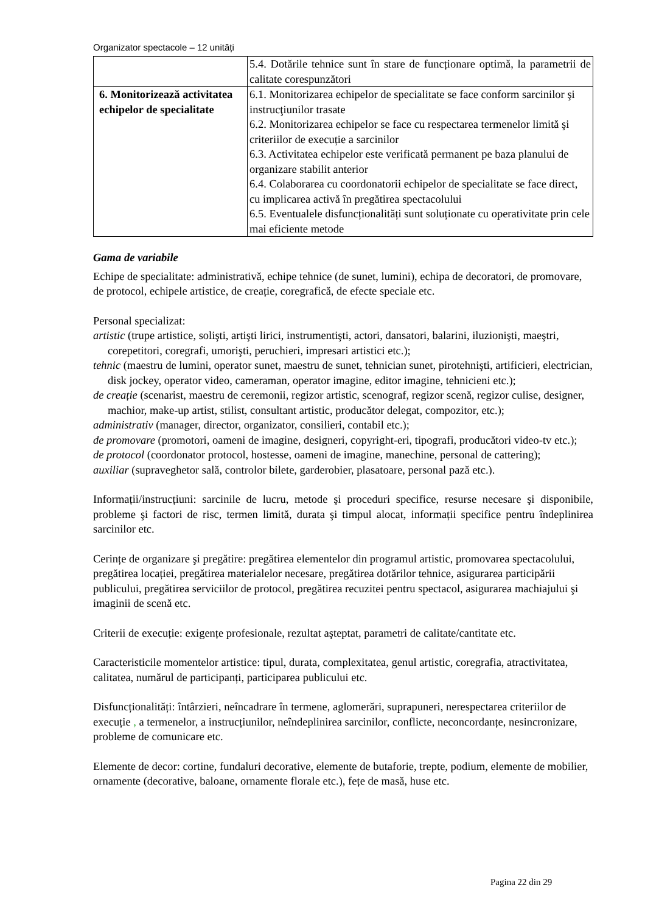Organizator spectacole – 12 unități
| | 5.4. Dotările tehnice sunt în stare de funcționare optimă, la parametrii de calitate corespunzători |
| 6. Monitorizează activitatea echipelor de specialitate | 6.1. Monitorizarea echipelor de specialitate se face conform sarcinilor şi instrucţiunilor trasate 6.2. Monitorizarea echipelor se face cu respectarea termenelor limită şi criteriilor de execuție a sarcinilor 6.3. Activitatea echipelor este verificată permanent pe baza planului de organizare stabilit anterior 6.4. Colaborarea cu coordonatorii echipelor de specialitate se face direct, cu implicarea activă în pregătirea spectacolului 6.5. Eventualele disfuncționalități sunt soluționate cu operativitate prin cele mai eficiente metode |
Gama de variabile
Echipe de specialitate: administrativă, echipe tehnice (de sunet, lumini), echipa de decoratori, de promovare, de protocol, echipele artistice, de creație, coregrafică, de efecte speciale etc.
Personal specializat:
artistic (trupe artistice, solişti, artişti lirici, instrumentişti, actori, dansatori, balarini, iluzionişti, maeştri, corepetitori, coregrafi, umorişti, peruchieri, impresari artistici etc.);
tehnic (maestru de lumini, operator sunet, maestru de sunet, tehnician sunet, pirotehnişti, artificieri, electrician, disk jockey, operator video, cameraman, operator imagine, editor imagine, tehnicieni etc.);
de creație (scenarist, maestru de ceremonii, regizor artistic, scenograf, regizor scenă, regizor culise, designer, machior, make-up artist, stilist, consultant artistic, producător delegat, compozitor, etc.);
administrativ (manager, director, organizator, consilieri, contabil etc.);
de promovare (promotori, oameni de imagine, designeri, copyright-eri, tipografi, producători video-tv etc.);
de protocol (coordonator protocol, hostesse, oameni de imagine, manechine, personal de cattering);
auxiliar (supraveghetor sală, controlor bilete, garderobier, plasatoare, personal pază etc.).
Informații/instrucțiuni: sarcinile de lucru, metode şi proceduri specifice, resurse necesare şi disponibile, probleme şi factori de risc, termen limită, durata şi timpul alocat, informații specifice pentru îndeplinirea sarcinilor etc.
Cerințe de organizare şi pregătire: pregătirea elementelor din programul artistic, promovarea spectacolului, pregătirea locației, pregătirea materialelor necesare, pregătirea dotărilor tehnice, asigurarea participării publicului, pregătirea serviciilor de protocol, pregătirea recuzitei pentru spectacol, asigurarea machiajului şi imaginii de scenă etc.
Criterii de execuție: exigențe profesionale, rezultat aşteptat, parametri de calitate/cantitate etc.
Caracteristicile momentelor artistice: tipul, durata, complexitatea, genul artistic, coregrafia, atractivitatea, calitatea, numărul de participanți, participarea publicului etc.
Disfuncționalități: întârzieri, neîncadrare în termene, aglomerări, suprapuneri, nerespectarea criteriilor de execuție , a termenelor, a instrucțiunilor, neîndeplinirea sarcinilor, conflicte, neconcordanțe, nesincronizare, probleme de comunicare etc.
Elemente de decor: cortine, fundaluri decorative, elemente de butaforie, trepte, podium, elemente de mobilier, ornamente (decorative, baloane, ornamente florale etc.), fețe de masă, huse etc.
Pagina 22 din 29